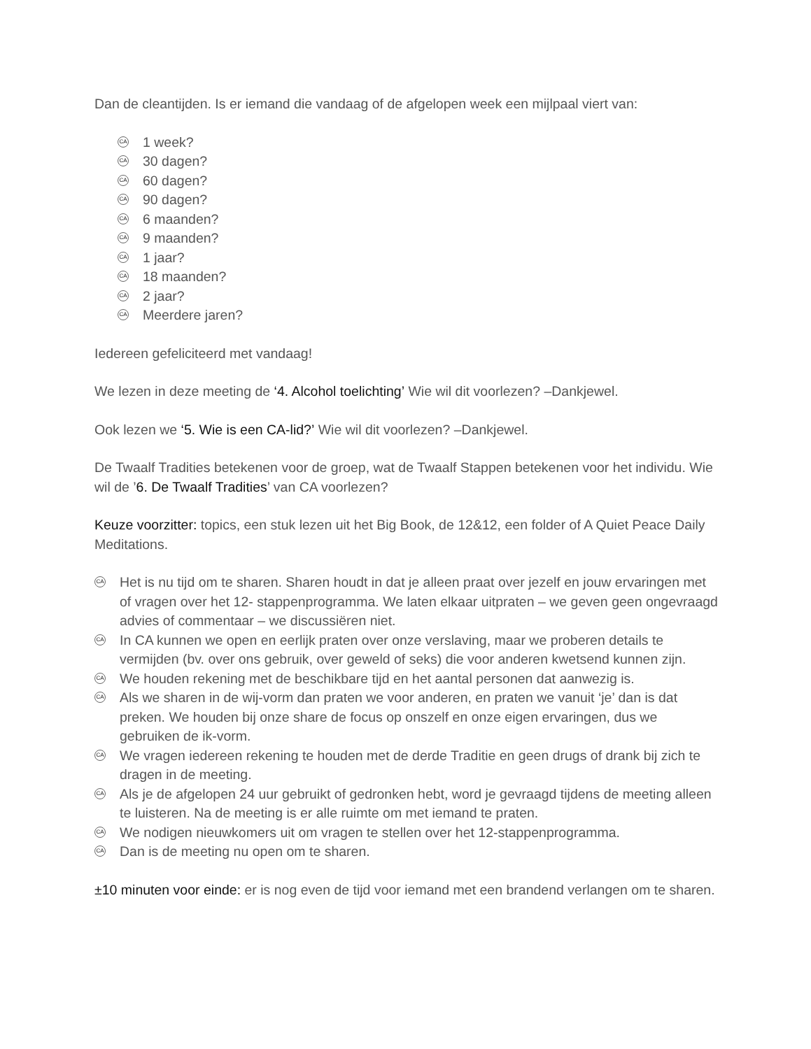Dan de cleantijden. Is er iemand die vandaag of de afgelopen week een mijlpaal viert van:
CA 1 week?
CA 30 dagen?
CA 60 dagen?
CA 90 dagen?
CA 6 maanden?
CA 9 maanden?
CA 1 jaar?
CA 18 maanden?
CA 2 jaar?
CA Meerdere jaren?
Iedereen gefeliciteerd met vandaag!
We lezen in deze meeting de ‘4. Alcohol toelichting’ Wie wil dit voorlezen? –Dankjewel.
Ook lezen we ‘5. Wie is een CA-lid?’ Wie wil dit voorlezen? –Dankjewel.
De Twaalf Tradities betekenen voor de groep, wat de Twaalf Stappen betekenen voor het individu. Wie wil de ’6. De Twaalf Tradities’ van CA voorlezen?
Keuze voorzitter: topics, een stuk lezen uit het Big Book, de 12&12, een folder of A Quiet Peace Daily Meditations.
CA Het is nu tijd om te sharen. Sharen houdt in dat je alleen praat over jezelf en jouw ervaringen met of vragen over het 12- stappenprogramma. We laten elkaar uitpraten – we geven geen ongevraagd advies of commentaar – we discussiëren niet.
CA In CA kunnen we open en eerlijk praten over onze verslaving, maar we proberen details te vermijden (bv. over ons gebruik, over geweld of seks) die voor anderen kwetsend kunnen zijn.
CA We houden rekening met de beschikbare tijd en het aantal personen dat aanwezig is.
CA Als we sharen in de wij-vorm dan praten we voor anderen, en praten we vanuit ‘je’ dan is dat preken. We houden bij onze share de focus op onszelf en onze eigen ervaringen, dus we gebruiken de ik-vorm.
CA We vragen iedereen rekening te houden met de derde Traditie en geen drugs of drank bij zich te dragen in de meeting.
CA Als je de afgelopen 24 uur gebruikt of gedronken hebt, word je gevraagd tijdens de meeting alleen te luisteren. Na de meeting is er alle ruimte om met iemand te praten.
CA We nodigen nieuwkomers uit om vragen te stellen over het 12-stappenprogramma.
CA Dan is de meeting nu open om te sharen.
±10 minuten voor einde: er is nog even de tijd voor iemand met een brandend verlangen om te sharen.